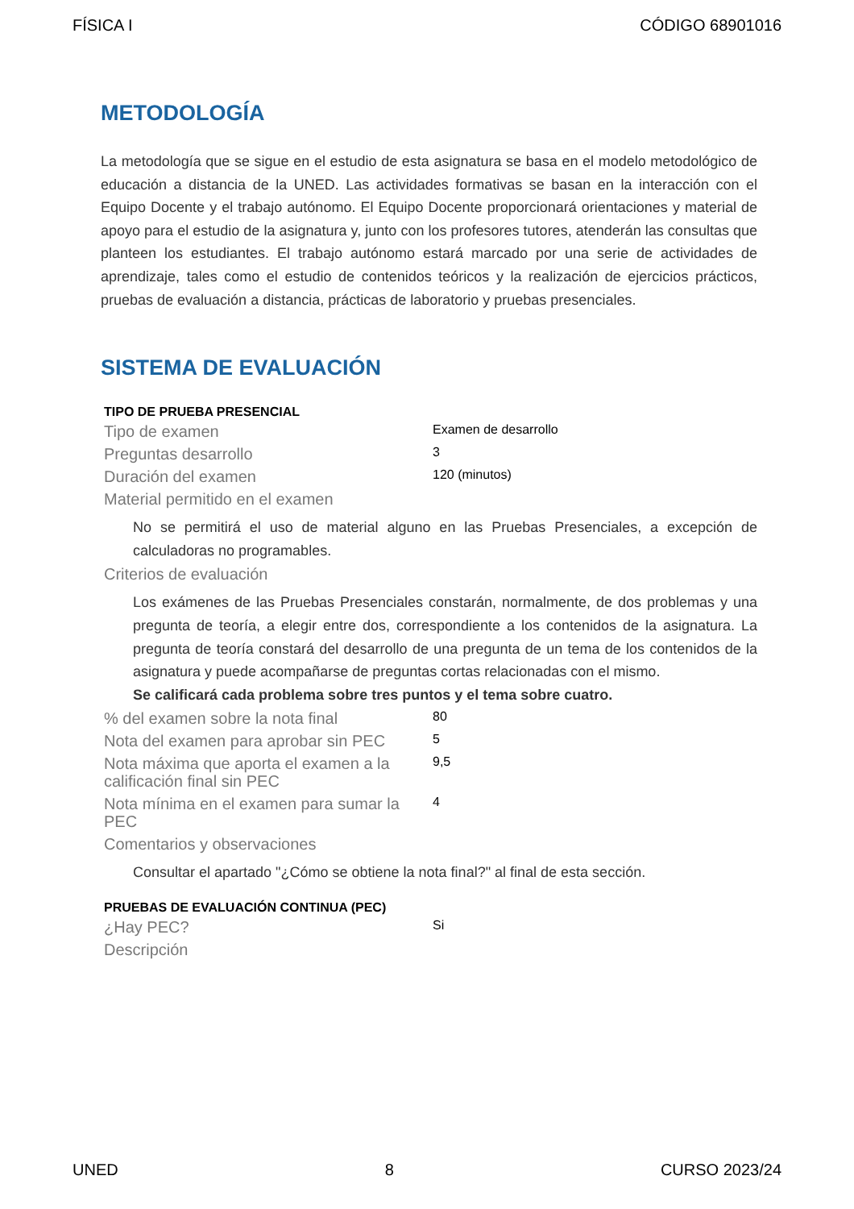FÍSICA I CÓDIGO 68901016
METODOLOGÍA
La metodología que se sigue en el estudio de esta asignatura se basa en el modelo metodológico de educación a distancia de la UNED. Las actividades formativas se basan en la interacción con el Equipo Docente y el trabajo autónomo. El Equipo Docente proporcionará orientaciones y material de apoyo para el estudio de la asignatura y, junto con los profesores tutores, atenderán las consultas que planteen los estudiantes. El trabajo autónomo estará marcado por una serie de actividades de aprendizaje, tales como el estudio de contenidos teóricos y la realización de ejercicios prácticos, pruebas de evaluación a distancia, prácticas de laboratorio y pruebas presenciales.
SISTEMA DE EVALUACIÓN
TIPO DE PRUEBA PRESENCIAL
| Tipo de examen | Examen de desarrollo |
| Preguntas desarrollo | 3 |
| Duración del examen | 120 (minutos) |
| Material permitido en el examen | |
No se permitirá el uso de material alguno en las Pruebas Presenciales, a excepción de calculadoras no programables.
| Criterios de evaluación |
Los exámenes de las Pruebas Presenciales constarán, normalmente, de dos problemas y una pregunta de teoría, a elegir entre dos, correspondiente a los contenidos de la asignatura. La pregunta de teoría constará del desarrollo de una pregunta de un tema de los contenidos de la asignatura y puede acompañarse de preguntas cortas relacionadas con el mismo.
Se calificará cada problema sobre tres puntos y el tema sobre cuatro.
| % del examen sobre la nota final | 80 |
| Nota del examen para aprobar sin PEC | 5 |
| Nota máxima que aporta el examen a la calificación final sin PEC | 9,5 |
| Nota mínima en el examen para sumar la PEC | 4 |
| Comentarios y observaciones | |
Consultar el apartado "¿Cómo se obtiene la nota final?" al final de esta sección.
PRUEBAS DE EVALUACIÓN CONTINUA (PEC)
| ¿Hay PEC? | Si |
| Descripción | |
UNED 8 CURSO 2023/24